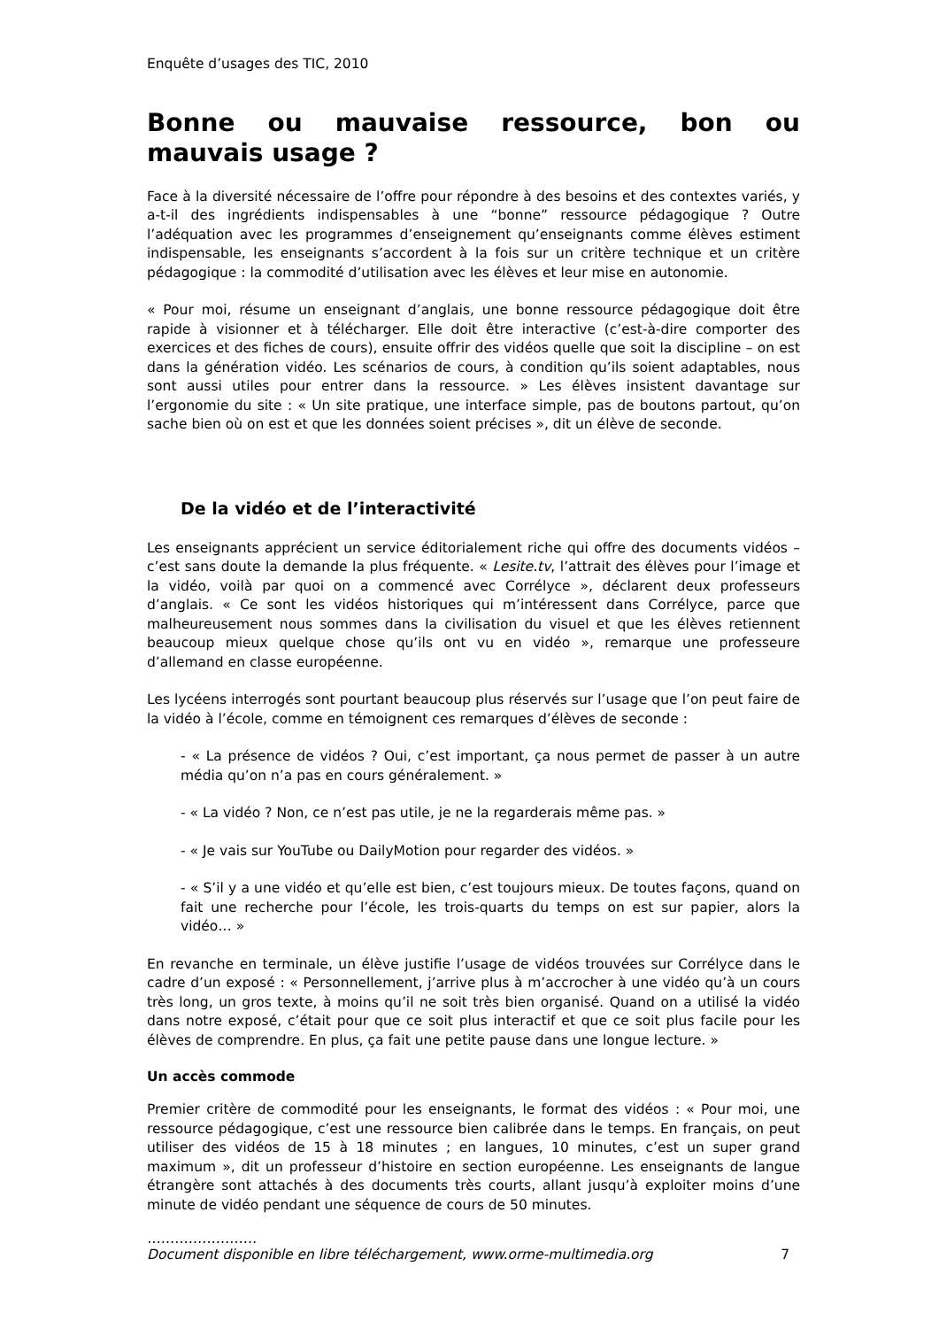Enquête d’usages des TIC, 2010
Bonne ou mauvaise ressource, bon ou mauvais usage ?
Face à la diversité nécessaire de l’offre pour répondre à des besoins et des contextes variés, y a-t-il des ingrédients indispensables à une “bonne” ressource pédagogique ? Outre l’adéquation avec les programmes d’enseignement qu’enseignants comme élèves estiment indispensable, les enseignants s’accordent à la fois sur un critère technique et un critère pédagogique : la commodité d’utilisation avec les élèves et leur mise en autonomie.
« Pour moi, résume un enseignant d’anglais, une bonne ressource pédagogique doit être rapide à visionner et à télécharger. Elle doit être interactive (c’est-à-dire comporter des exercices et des fiches de cours), ensuite offrir des vidéos quelle que soit la discipline – on est dans la génération vidéo. Les scénarios de cours, à condition qu’ils soient adaptables, nous sont aussi utiles pour entrer dans la ressource. » Les élèves insistent davantage sur l’ergonomie du site : « Un site pratique, une interface simple, pas de boutons partout, qu’on sache bien où on est et que les données soient précises », dit un élève de seconde.
De la vidéo et de l’interactivité
Les enseignants apprécient un service éditorialement riche qui offre des documents vidéos – c’est sans doute la demande la plus fréquente. « Lesite.tv, l’attrait des élèves pour l’image et la vidéo, voilà par quoi on a commencé avec Corrélyce », déclarent deux professeurs d’anglais. « Ce sont les vidéos historiques qui m’intéressent dans Corrélyce, parce que malheureusement nous sommes dans la civilisation du visuel et que les élèves retiennent beaucoup mieux quelque chose qu’ils ont vu en vidéo », remarque une professeure d’allemand en classe européenne.
Les lycéens interrogés sont pourtant beaucoup plus réservés sur l’usage que l’on peut faire de la vidéo à l’école, comme en témoignent ces remarques d’élèves de seconde :
- « La présence de vidéos ? Oui, c’est important, ça nous permet de passer à un autre média qu’on n’a pas en cours généralement. »
- « La vidéo ? Non, ce n’est pas utile, je ne la regarderais même pas. »
- « Je vais sur YouTube ou DailyMotion pour regarder des vidéos. »
- « S’il y a une vidéo et qu’elle est bien, c’est toujours mieux. De toutes façons, quand on fait une recherche pour l’école, les trois-quarts du temps on est sur papier, alors la vidéo… »
En revanche en terminale, un élève justifie l’usage de vidéos trouvées sur Corrélyce dans le cadre d’un exposé : « Personnellement, j’arrive plus à m’accrocher à une vidéo qu’à un cours très long, un gros texte, à moins qu’il ne soit très bien organisé. Quand on a utilisé la vidéo dans notre exposé, c’était pour que ce soit plus interactif et que ce soit plus facile pour les élèves de comprendre. En plus, ça fait une petite pause dans une longue lecture. »
Un accès commode
Premier critère de commodité pour les enseignants, le format des vidéos : « Pour moi, une ressource pédagogique, c’est une ressource bien calibrée dans le temps. En français, on peut utiliser des vidéos de 15 à 18 minutes ; en langues, 10 minutes, c’est un super grand maximum », dit un professeur d’histoire en section européenne. Les enseignants de langue étrangère sont attachés à des documents très courts, allant jusqu’à exploiter moins d’une minute de vidéo pendant une séquence de cours de 50 minutes.
……………………
Document disponible en libre téléchargement, www.orme-multimedia.org 7